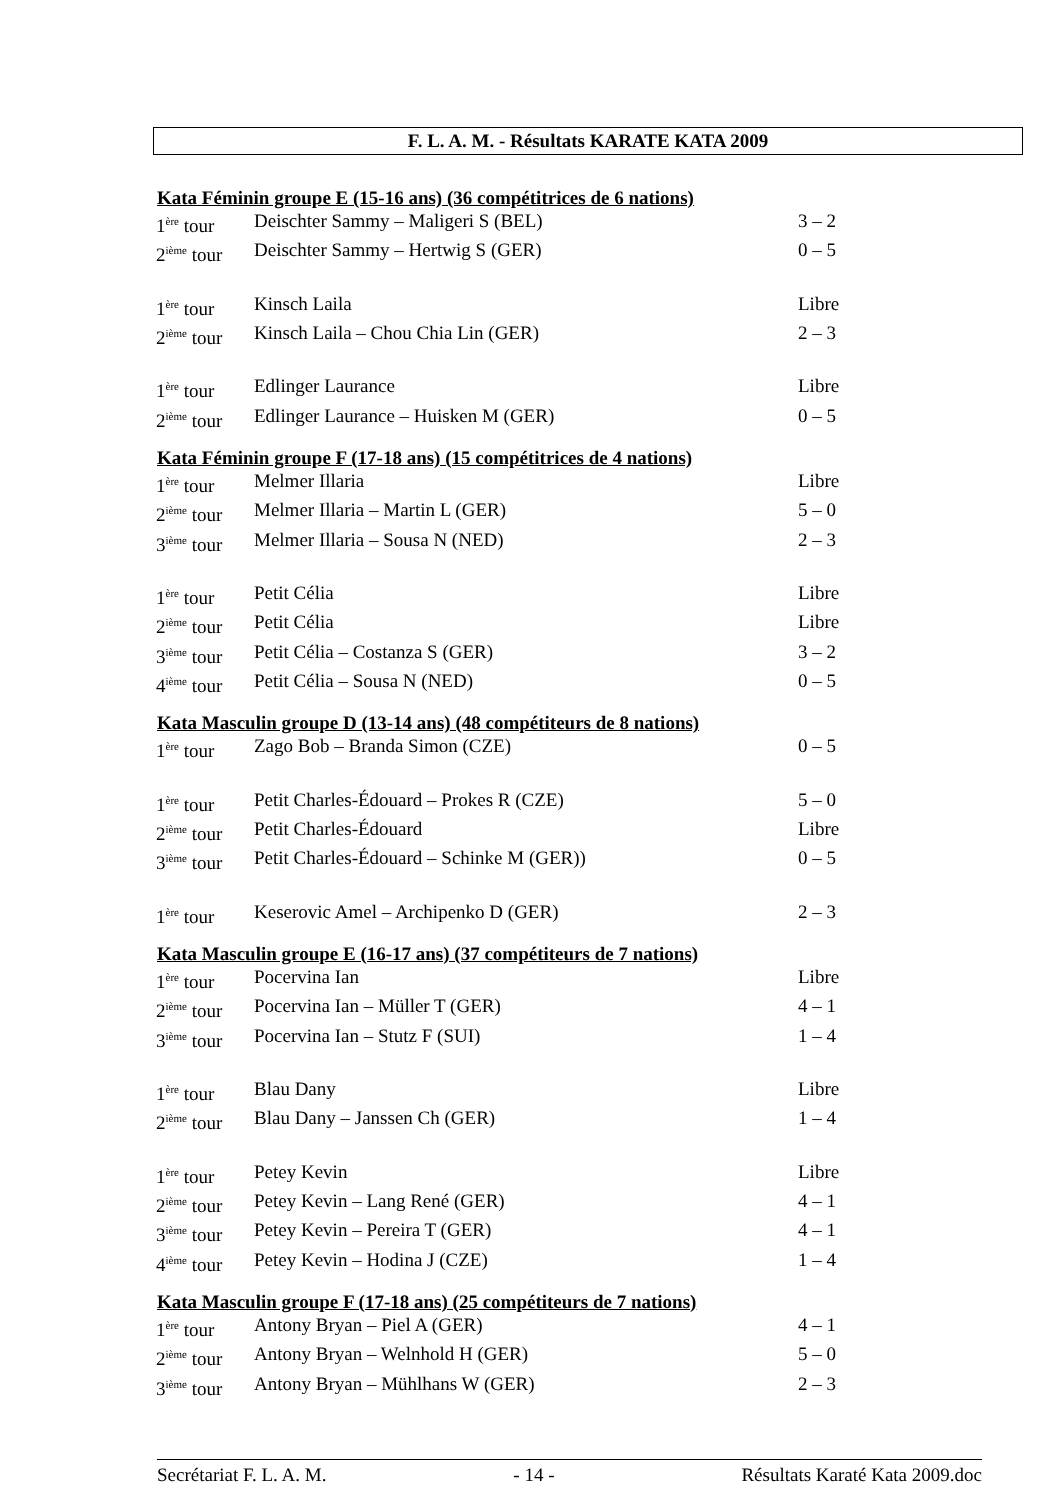F. L. A. M. - Résultats KARATE KATA 2009
Kata Féminin groupe E (15-16 ans) (36 compétitrices de 6 nations)
| 1<sup>ère</sup> tour | Deischter Sammy – Maligeri S (BEL) | 3 – 2 |
| 2<sup>ième</sup> tour | Deischter Sammy – Hertwig S (GER) | 0 – 5 |
| 1<sup>ère</sup> tour | Kinsch Laila | Libre |
| 2<sup>ième</sup> tour | Kinsch Laila – Chou Chia Lin (GER) | 2 – 3 |
| 1<sup>ère</sup> tour | Edlinger Laurance | Libre |
| 2<sup>ième</sup> tour | Edlinger Laurance – Huisken M (GER) | 0 – 5 |
Kata Féminin groupe F (17-18 ans) (15 compétitrices de 4 nations)
| 1<sup>ère</sup> tour | Melmer Illaria | Libre |
| 2<sup>ième</sup> tour | Melmer Illaria – Martin L (GER) | 5 – 0 |
| 3<sup>ième</sup> tour | Melmer Illaria – Sousa N (NED) | 2 – 3 |
| 1<sup>ère</sup> tour | Petit Célia | Libre |
| 2<sup>ième</sup> tour | Petit Célia | Libre |
| 3<sup>ième</sup> tour | Petit Célia – Costanza S (GER) | 3 – 2 |
| 4<sup>ième</sup> tour | Petit Célia – Sousa N (NED) | 0 – 5 |
Kata Masculin groupe D (13-14 ans) (48 compétiteurs de 8 nations)
| 1<sup>ère</sup> tour | Zago Bob – Branda Simon (CZE) | 0 – 5 |
| 1<sup>ère</sup> tour | Petit Charles-Édouard – Prokes R (CZE) | 5 – 0 |
| 2<sup>ième</sup> tour | Petit Charles-Édouard | Libre |
| 3<sup>ième</sup> tour | Petit Charles-Édouard – Schinke M (GER)) | 0 – 5 |
| 1<sup>ère</sup> tour | Keserovic Amel – Archipenko D (GER) | 2 – 3 |
Kata Masculin groupe E (16-17 ans) (37 compétiteurs de 7 nations)
| 1<sup>ère</sup> tour | Pocervina Ian | Libre |
| 2<sup>ième</sup> tour | Pocervina Ian – Müller T (GER) | 4 – 1 |
| 3<sup>ième</sup> tour | Pocervina Ian – Stutz F (SUI) | 1 – 4 |
| 1<sup>ère</sup> tour | Blau Dany | Libre |
| 2<sup>ième</sup> tour | Blau Dany – Janssen Ch (GER) | 1 – 4 |
| 1<sup>ère</sup> tour | Petey Kevin | Libre |
| 2<sup>ième</sup> tour | Petey Kevin – Lang René (GER) | 4 – 1 |
| 3<sup>ième</sup> tour | Petey Kevin – Pereira T (GER) | 4 – 1 |
| 4<sup>ième</sup> tour | Petey Kevin – Hodina J (CZE) | 1 – 4 |
Kata Masculin groupe F (17-18 ans) (25 compétiteurs de 7 nations)
| 1<sup>ère</sup> tour | Antony Bryan – Piel A (GER) | 4 – 1 |
| 2<sup>ième</sup> tour | Antony Bryan – Welnhold H (GER) | 5 – 0 |
| 3<sup>ième</sup> tour | Antony Bryan – Mühlhans W (GER) | 2 – 3 |
Secrétariat F. L. A. M. - 14 - Résultats Karaté Kata 2009.doc